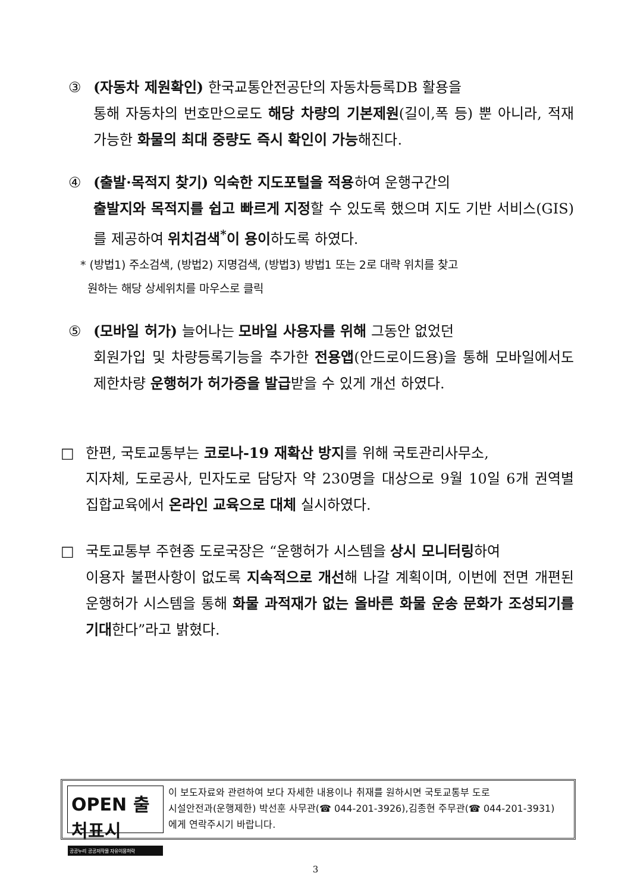③ (자동차 제원확인) 한국교통안전공단의 자동차등록DB 활용을
통해 자동차의 번호만으로도 해당 차량의 기본제원(길이,폭 등) 뿐 아니라, 적재 가능한 화물의 최대 중량도 즉시 확인이 가능해진다.
④ (출발·목적지 찾기) 익숙한 지도포털을 적용하여 운행구간의
출발지와 목적지를 쉽고 빠르게 지정할 수 있도록 했으며 지도 기반 서비스(GIS)를 제공하여 위치검색<sup>*</sup>이 용이하도록 하였다.
* (방법1) 주소검색, (방법2) 지명검색, (방법3) 방법1 또는 2로 대략 위치를 찾고
원하는 해당 상세위치를 마우스로 클릭
⑤ (모바일 허가) 늘어나는 모바일 사용자를 위해 그동안 없었던
회원가입 및 차량등록기능을 추가한 전용앱(안드로이드용)을 통해 모바일에서도 제한차량 운행허가 허가증을 발급받을 수 있게 개선 하였다.
□ 한편, 국토교통부는 코로나-19 재확산 방지를 위해 국토관리사무소,
지자체, 도로공사, 민자도로 담당자 약 230명을 대상으로 9월 10일 6개 권역별 집합교육에서 온라인 교육으로 대체 실시하였다.
□ 국토교통부 주현종 도로국장은 “운행허가 시스템을 상시 모니터링하여
이용자 불편사항이 없도록 지속적으로 개선해 나갈 계획이며, 이번에 전면 개편된 운행허가 시스템을 통해 화물 과적재가 없는 올바른 화물 운송 문화가 조성되기를 기대한다”라고 밝혔다.
OPEN 출처표시
공공누리 공공저작물 자유이용허락
이 보도자료와 관련하여 보다 자세한 내용이나 취재를 원하시면 국토교통부 도로
시설안전과(운행제한) 박선훈 사무관(☎ 044-201-3926),김종현 주무관(☎ 044-201-3931)
에게 연락주시기 바랍니다.
3